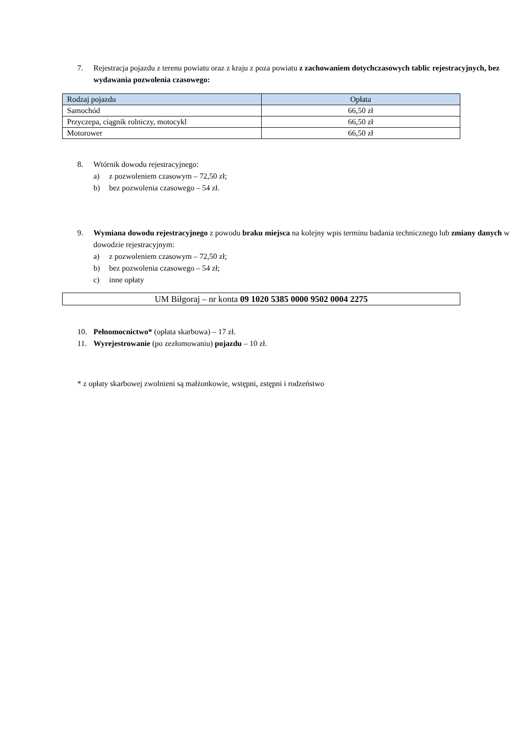7. Rejestracja pojazdu z terenu powiatu oraz z kraju z poza powiatu z zachowaniem dotychczasowych tablic rejestracyjnych, bez wydawania pozwolenia czasowego:
| Rodzaj pojazdu | Opłata |
| --- | --- |
| Samochód | 66,50 zł |
| Przyczepa, ciągnik rolniczy, motocykl | 66,50 zł |
| Motorower | 66,50 zł |
8. Wtórnik dowodu rejestracyjnego:
a) z pozwoleniem czasowym – 72,50 zł;
b) bez pozwolenia czasowego – 54 zł.
9. Wymiana dowodu rejestracyjnego z powodu braku miejsca na kolejny wpis terminu badania technicznego lub zmiany danych w dowodzie rejestracyjnym:
a) z pozwoleniem czasowym – 72,50 zł;
b) bez pozwolenia czasowego – 54 zł;
c) inne opłaty
UM Biłgoraj – nr konta 09 1020 5385 0000 9502 0004 2275
10. Pełnomocnictwo* (opłata skarbowa) – 17 zł.
11. Wyrejestrowanie (po zezłomowaniu) pojazdu – 10 zł.
* z opłaty skarbowej zwolnieni są małżonkowie, wstępni, zstępni i rodzeństwo